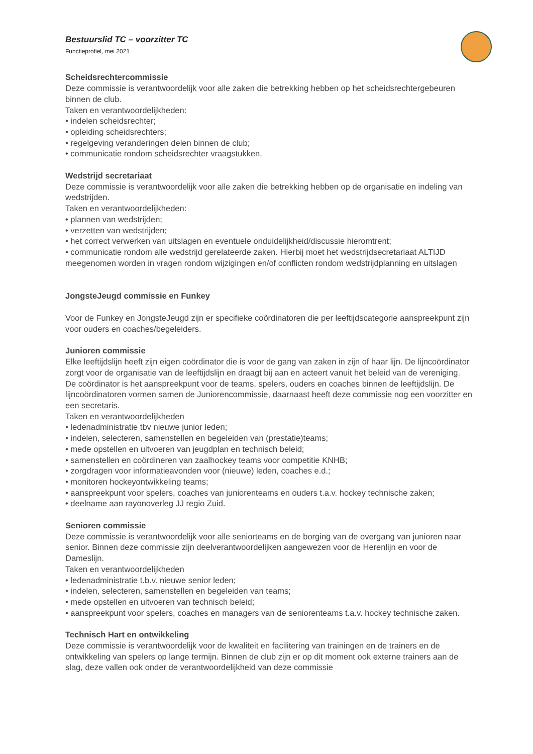Bestuurslid TC – voorzitter TC
Functieprofiel, mei 2021
Scheidsrechtercommissie
Deze commissie is verantwoordelijk voor alle zaken die betrekking hebben op het scheidsrechtergebeuren binnen de club.
Taken en verantwoordelijkheden:
• indelen scheidsrechter;
• opleiding scheidsrechters;
• regelgeving veranderingen delen binnen de club;
• communicatie rondom scheidsrechter vraagstukken.
Wedstrijd secretariaat
Deze commissie is verantwoordelijk voor alle zaken die betrekking hebben op de organisatie en indeling van wedstrijden.
Taken en verantwoordelijkheden:
• plannen van wedstrijden;
• verzetten van wedstrijden;
• het correct verwerken van uitslagen en eventuele onduidelijkheid/discussie hieromtrent;
• communicatie rondom alle wedstrijd gerelateerde zaken. Hierbij moet het wedstrijdsecretariaat ALTIJD meegenomen worden in vragen rondom wijzigingen en/of conflicten rondom wedstrijdplanning en uitslagen
JongsteJeugd commissie en Funkey
Voor de Funkey en JongsteJeugd zijn er specifieke coördinatoren die per leeftijdscategorie aanspreekpunt zijn voor ouders en coaches/begeleiders.
Junioren commissie
Elke leeftijdslijn heeft zijn eigen coördinator die is voor de gang van zaken in zijn of haar lijn. De lijncoördinator zorgt voor de organisatie van de leeftijdslijn en draagt bij aan en acteert vanuit het beleid van de vereniging. De coördinator is het aanspreekpunt voor de teams, spelers, ouders en coaches binnen de leeftijdslijn. De lijncoördinatoren vormen samen de Juniorencommissie, daarnaast heeft deze commissie nog een voorzitter en een secretaris.
Taken en verantwoordelijkheden
• ledenadministratie tbv nieuwe junior leden;
• indelen, selecteren, samenstellen en begeleiden van (prestatie)teams;
• mede opstellen en uitvoeren van jeugdplan en technisch beleid;
• samenstellen en coördineren van zaalhockey teams voor competitie KNHB;
• zorgdragen voor informatieavonden voor (nieuwe) leden, coaches e.d.;
• monitoren hockeyontwikkeling teams;
• aanspreekpunt voor spelers, coaches van juniorenteams en ouders t.a.v. hockey technische zaken;
• deelname aan rayonoverleg JJ regio Zuid.
Senioren commissie
Deze commissie is verantwoordelijk voor alle seniorteams en de borging van de overgang van junioren naar senior. Binnen deze commissie zijn deelverantwoordelijken aangewezen voor de Herenlijn en voor de Dameslijn.
Taken en verantwoordelijkheden
• ledenadministratie t.b.v. nieuwe senior leden;
• indelen, selecteren, samenstellen en begeleiden van teams;
• mede opstellen en uitvoeren van technisch beleid;
• aanspreekpunt voor spelers, coaches en managers van de seniorenteams t.a.v. hockey technische zaken.
Technisch Hart en ontwikkeling
Deze commissie is verantwoordelijk voor de kwaliteit en facilitering van trainingen en de trainers en de ontwikkeling van spelers op lange termijn. Binnen de club zijn er op dit moment ook externe trainers aan de slag, deze vallen ook onder de verantwoordelijkheid van deze commissie